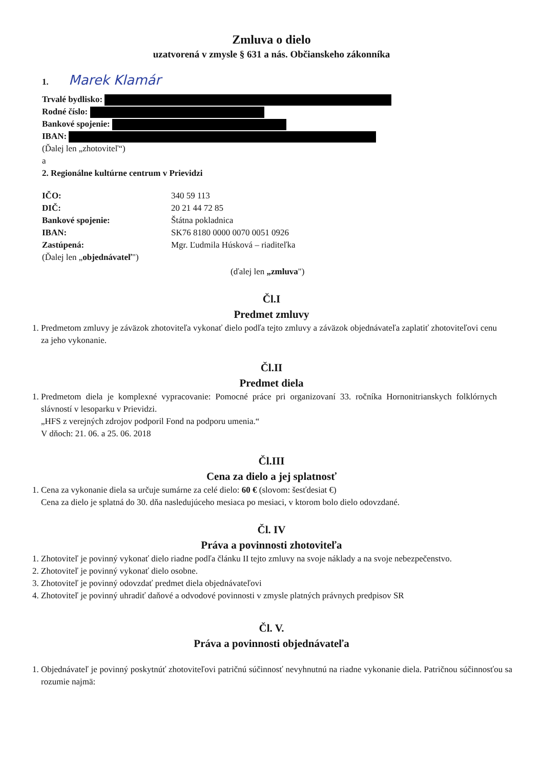Zmluva o dielo
uzatvorená v zmysle § 631 a nás. Občianskeho zákonníka
1. Marek Klamár
Trvalé bydlisko:
Rodné číslo:
Bankové spojenie:
IBAN:
(Ďalej len „zhotoviteľ“)
a
2. Regionálne kultúrne centrum v Prievidzi
IČO: 340 59 113 DIČ: 20 21 44 72 85 Bankové spojenie: Štátna pokladnica IBAN: SK76 8180 0000 0070 0051 0926 Zastúpená: Mgr. Ľudmila Húsková – riaditeľka (Ďalej len „objednávateľ")
(ďalej len „zmluva")
Čl.I
Predmet zmluvy
1. Predmetom zmluvy je záväzok zhotoviteľa vykonať dielo podľa tejto zmluvy a záväzok objednávateľa zaplatiť zhotoviteľovi cenu za jeho vykonanie.
Čl.II
Predmet diela
1. Predmetom diela je komplexné vypracovanie: Pomocné práce pri organizovaní 33. ročníka Hornonitrianskych folklórnych slávností v lesoparku v Prievidzi.
„HFS z verejných zdrojov podporil Fond na podporu umenia.“
V dňoch: 21. 06. a 25. 06. 2018
Čl.III
Cena za dielo a jej splatnosť
1. Cena za vykonanie diela sa určuje sumárne za celé dielo: 60 € (slovom: šesťdesiat €)
Cena za dielo je splatná do 30. dňa nasledujúceho mesiaca po mesiaci, v ktorom bolo dielo odovzdané.
Čl. IV
Práva a povinnosti zhotoviteľa
1. Zhotoviteľ je povinný vykonať dielo riadne podľa článku II tejto zmluvy na svoje náklady a na svoje nebezpečenstvo.
2. Zhotoviteľ je povinný vykonať dielo osobne.
3. Zhotoviteľ je povinný odovzdať predmet diela objednávateľovi
4. Zhotoviteľ je povinný uhradiť daňové a odvodové povinnosti v zmysle platných právnych predpisov SR
Čl. V.
Práva a povinnosti objednávateľa
1. Objednávateľ je povinný poskytnúť zhotoviteľovi patričnú súčinnosť nevyhnutnú na riadne vykonanie diela. Patričnou súčinnosťou sa rozumie najmä: